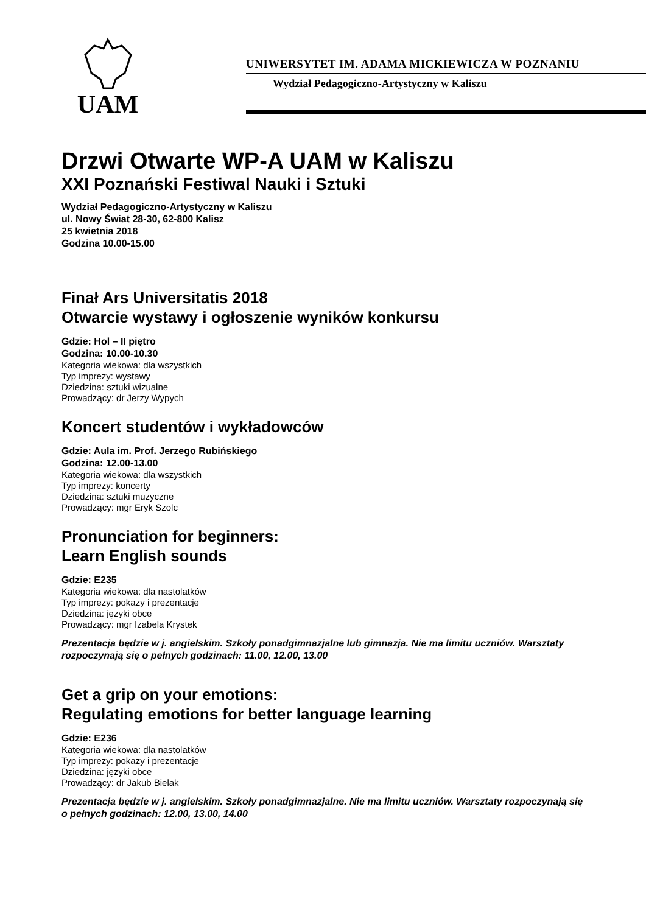UAM
UNIWERSYTET IM. ADAMA MICKIEWICZA W POZNANIU
Wydział Pedagogiczno-Artystyczny w Kaliszu
Drzwi Otwarte WP-A UAM w Kaliszu
XXI Poznański Festiwal Nauki i Sztuki
Wydział Pedagogiczno-Artystyczny w Kaliszu
ul. Nowy Świat 28-30, 62-800 Kalisz
25 kwietnia 2018
Godzina 10.00-15.00
Finał Ars Universitatis 2018
Otwarcie wystawy i ogłoszenie wyników konkursu
Gdzie: Hol – II piętro
Godzina: 10.00-10.30
Kategoria wiekowa: dla wszystkich
Typ imprezy: wystawy
Dziedzina: sztuki wizualne
Prowadzący: dr Jerzy Wypych
Koncert studentów i wykładowców
Gdzie: Aula im. Prof. Jerzego Rubińskiego
Godzina: 12.00-13.00
Kategoria wiekowa: dla wszystkich
Typ imprezy: koncerty
Dziedzina: sztuki muzyczne
Prowadzący: mgr Eryk Szolc
Pronunciation for beginners:
Learn English sounds
Gdzie: E235
Kategoria wiekowa: dla nastolatków
Typ imprezy: pokazy i prezentacje
Dziedzina: języki obce
Prowadzący: mgr Izabela Krystek
Prezentacja będzie w j. angielskim. Szkoły ponadgimnazjalne lub gimnazja. Nie ma limitu uczniów. Warsztaty rozpoczynają się o pełnych godzinach: 11.00, 12.00, 13.00
Get a grip on your emotions:
Regulating emotions for better language learning
Gdzie: E236
Kategoria wiekowa: dla nastolatków
Typ imprezy: pokazy i prezentacje
Dziedzina: języki obce
Prowadzący: dr Jakub Bielak
Prezentacja będzie w j. angielskim. Szkoły ponadgimnazjalne. Nie ma limitu uczniów. Warsztaty rozpoczynają się o pełnych godzinach: 12.00, 13.00, 14.00